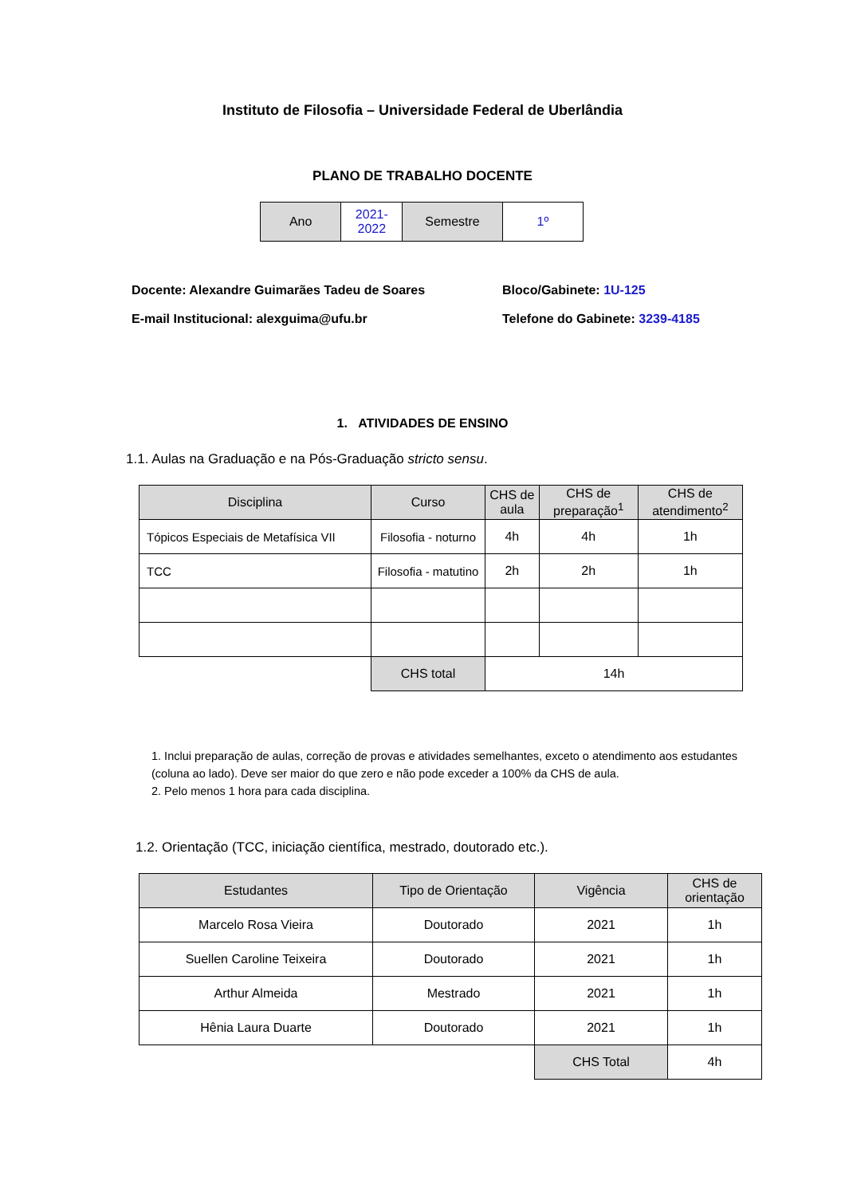Instituto de Filosofia – Universidade Federal de Uberlândia
PLANO DE TRABALHO DOCENTE
| Ano | 2021- 2022 | Semestre | 1º |
Docente: Alexandre Guimarães Tadeu de Soares
E-mail Institucional: alexguima@ufu.br
Bloco/Gabinete: 1U-125
Telefone do Gabinete: 3239-4185
1. ATIVIDADES DE ENSINO
1.1. Aulas na Graduação e na Pós-Graduação stricto sensu.
| Disciplina | Curso | CHS de aula | CHS de preparação<sup>1</sup> | CHS de atendimento<sup>2</sup> |
| --- | --- | --- | --- | --- |
| Tópicos Especiais de Metafísica VII | Filosofia - noturno | 4h | 4h | 1h |
| TCC | Filosofia - matutino | 2h | 2h | 1h |
| | CHS total | 14h | | |
1. Inclui preparação de aulas, correção de provas e atividades semelhantes, exceto o atendimento aos estudantes (coluna ao lado). Deve ser maior do que zero e não pode exceder a 100% da CHS de aula.
2. Pelo menos 1 hora para cada disciplina.
1.2. Orientação (TCC, iniciação científica, mestrado, doutorado etc.).
| Estudantes | Tipo de Orientação | Vigência | CHS de orientação |
| --- | --- | --- | --- |
| Marcelo Rosa Vieira | Doutorado | 2021 | 1h |
| Suellen Caroline Teixeira | Doutorado | 2021 | 1h |
| Arthur Almeida | Mestrado | 2021 | 1h |
| Hênia Laura Duarte | Doutorado | 2021 | 1h |
| | | CHS Total | 4h |